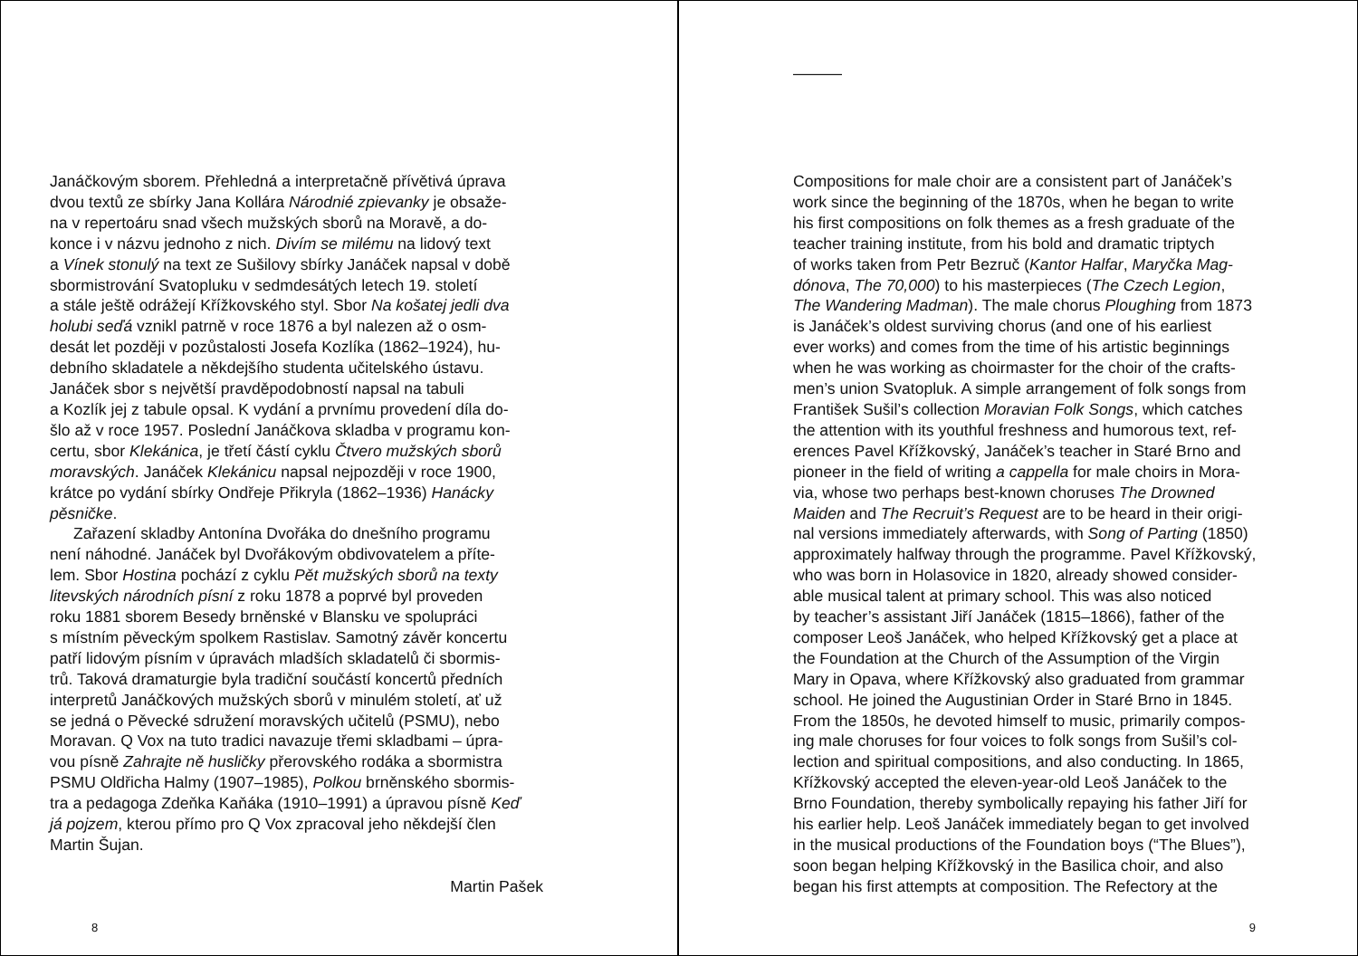Janáčkovým sborem. Přehledná a interpretačně přívětivá úprava
dvou textů ze sbírky Jana Kollára Národnié zpievanky je obsaže-
na v repertoáru snad všech mužských sborů na Moravě, a do-
konce i v názvu jednoho z nich. Divím se milému na lidový text
a Vínek stonulý na text ze Sušilovy sbírky Janáček napsal v době
sbormistrování Svatopluku v sedmdesátých letech 19. století
a stále ještě odrážejí Křížkovského styl. Sbor Na košatej jedli dva
holubi seďá vznikl patrně v roce 1876 a byl nalezen až o osm-
desát let později v pozůstalosti Josefa Kozlíka (1862–1924), hu-
debního skladatele a někdejšího studenta učitelského ústavu.
Janáček sbor s největší pravděpodobností napsal na tabuli
a Kozlík jej z tabule opsal. K vydání a prvnímu provedení díla do-
šlo až v roce 1957. Poslední Janáčkova skladba v programu kon-
certu, sbor Klekánica, je třetí částí cyklu Čtvero mužských sborů
moravských. Janáček Klekánicu napsal nejpozději v roce 1900,
krátce po vydání sbírky Ondřeje Přikryla (1862–1936) Hanácky
pěsničke.
Zařazení skladby Antonína Dvořáka do dnešního programu
není náhodné. Janáček byl Dvořákovým obdivovatelem a příte-
lem. Sbor Hostina pochází z cyklu Pět mužských sborů na texty
litevských národních písní z roku 1878 a poprvé byl proveden
roku 1881 sborem Besedy brněnské v Blansku ve spolupráci
s místním pěveckým spolkem Rastislav. Samotný závěr koncertu
patří lidovým písním v úpravách mladších skladatelů či sbormis-
trů. Taková dramaturgie byla tradiční součástí koncertů předních
interpretů Janáčkových mužských sborů v minulém století, ať už
se jedná o Pěvecké sdružení moravských učitelů (PSMU), nebo
Moravan. Q Vox na tuto tradici navazuje třemi skladbami – úpra-
vou písně Zahrajte ně husličky přerovského rodáka a sbormistra
PSMU Oldřicha Halmy (1907–1985), Polkou brněnského sbormis-
tra a pedagoga Zdeňka Kaňáka (1910–1991) a úpravou písně Keď
já pojzem, kterou přímo pro Q Vox zpracoval jeho někdejší člen
Martin Šujan.
Martin Pašek
8
———
Compositions for male choir are a consistent part of Janáček’s
work since the beginning of the 1870s, when he began to write
his first compositions on folk themes as a fresh graduate of the
teacher training institute, from his bold and dramatic triptych
of works taken from Petr Bezruč (Kantor Halfar, Maryčka Mag-
dónova, The 70,000) to his masterpieces (The Czech Legion,
The Wandering Madman). The male chorus Ploughing from 1873
is Janáček’s oldest surviving chorus (and one of his earliest
ever works) and comes from the time of his artistic beginnings
when he was working as choirmaster for the choir of the crafts-
men’s union Svatopluk. A simple arrangement of folk songs from
František Sušil’s collection Moravian Folk Songs, which catches
the attention with its youthful freshness and humorous text, ref-
erences Pavel Křížkovský, Janáček’s teacher in Staré Brno and
pioneer in the field of writing a cappella for male choirs in Mora-
via, whose two perhaps best-known choruses The Drowned
Maiden and The Recruit’s Request are to be heard in their origi-
nal versions immediately afterwards, with Song of Parting (1850)
approximately halfway through the programme. Pavel Křížkovský,
who was born in Holasovice in 1820, already showed consider-
able musical talent at primary school. This was also noticed
by teacher’s assistant Jiří Janáček (1815–1866), father of the
composer Leoš Janáček, who helped Křížkovský get a place at
the Foundation at the Church of the Assumption of the Virgin
Mary in Opava, where Křížkovský also graduated from grammar
school. He joined the Augustinian Order in Staré Brno in 1845.
From the 1850s, he devoted himself to music, primarily compos-
ing male choruses for four voices to folk songs from Sušil’s col-
lection and spiritual compositions, and also conducting. In 1865,
Křížkovský accepted the eleven-year-old Leoš Janáček to the
Brno Foundation, thereby symbolically repaying his father Jiří for
his earlier help. Leoš Janáček immediately began to get involved
in the musical productions of the Foundation boys (“The Blues”),
soon began helping Křížkovský in the Basilica choir, and also
began his first attempts at composition. The Refectory at the
9